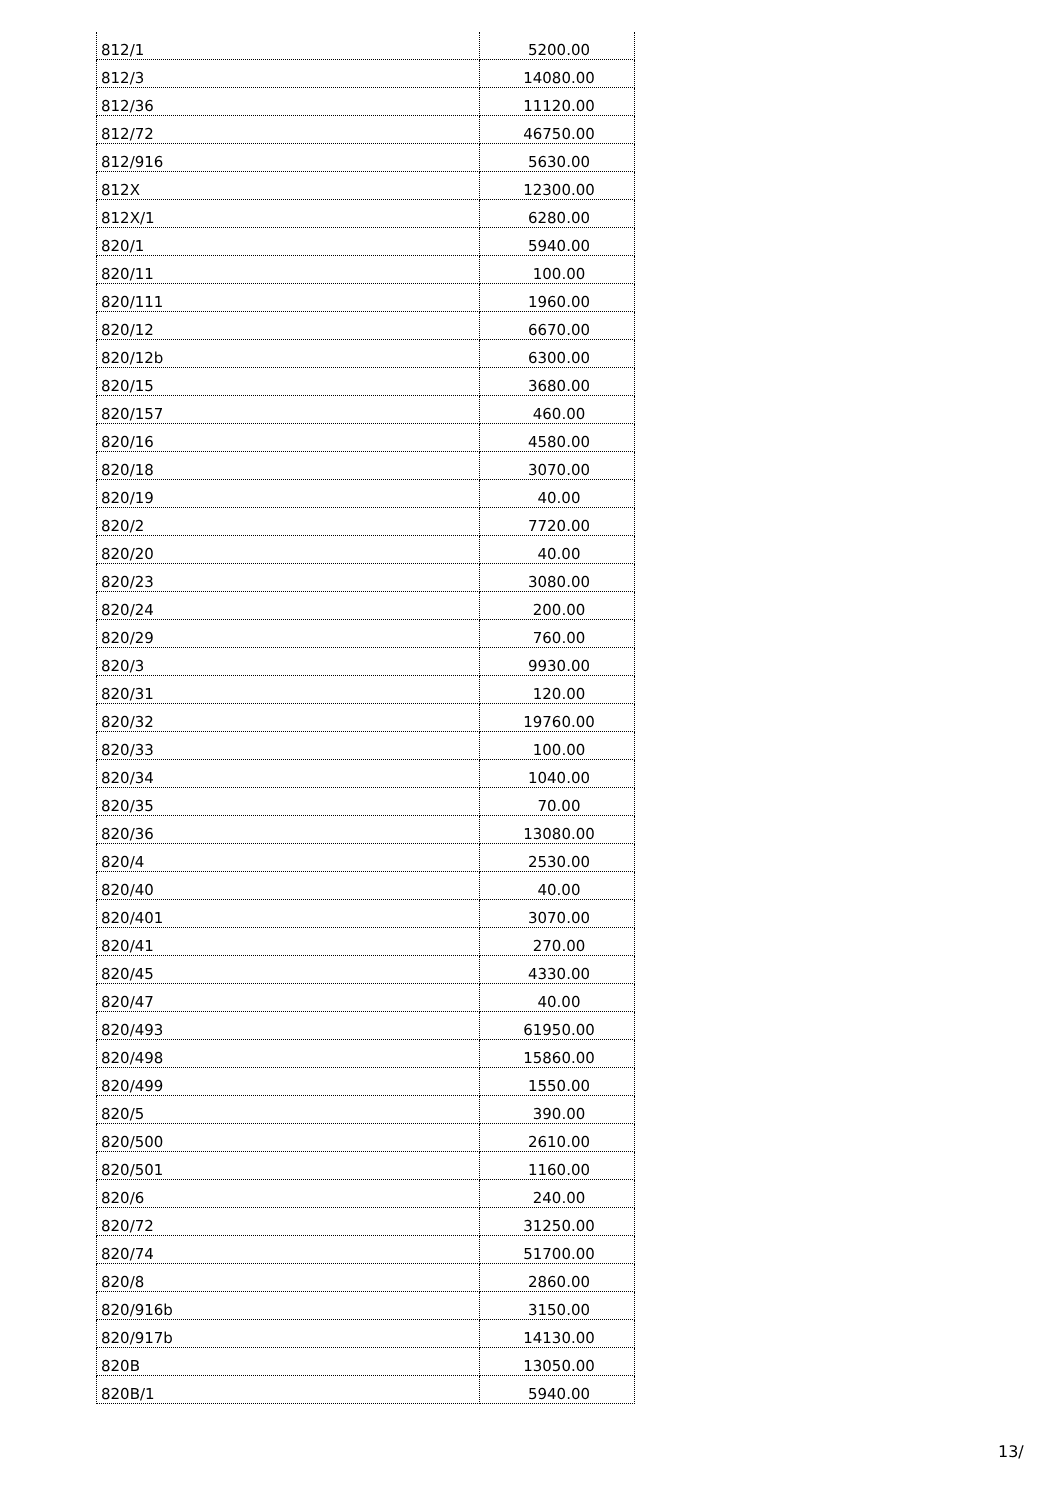| 812/1 | 5200.00 |
| 812/3 | 14080.00 |
| 812/36 | 11120.00 |
| 812/72 | 46750.00 |
| 812/916 | 5630.00 |
| 812X | 12300.00 |
| 812X/1 | 6280.00 |
| 820/1 | 5940.00 |
| 820/11 | 100.00 |
| 820/111 | 1960.00 |
| 820/12 | 6670.00 |
| 820/12b | 6300.00 |
| 820/15 | 3680.00 |
| 820/157 | 460.00 |
| 820/16 | 4580.00 |
| 820/18 | 3070.00 |
| 820/19 | 40.00 |
| 820/2 | 7720.00 |
| 820/20 | 40.00 |
| 820/23 | 3080.00 |
| 820/24 | 200.00 |
| 820/29 | 760.00 |
| 820/3 | 9930.00 |
| 820/31 | 120.00 |
| 820/32 | 19760.00 |
| 820/33 | 100.00 |
| 820/34 | 1040.00 |
| 820/35 | 70.00 |
| 820/36 | 13080.00 |
| 820/4 | 2530.00 |
| 820/40 | 40.00 |
| 820/401 | 3070.00 |
| 820/41 | 270.00 |
| 820/45 | 4330.00 |
| 820/47 | 40.00 |
| 820/493 | 61950.00 |
| 820/498 | 15860.00 |
| 820/499 | 1550.00 |
| 820/5 | 390.00 |
| 820/500 | 2610.00 |
| 820/501 | 1160.00 |
| 820/6 | 240.00 |
| 820/72 | 31250.00 |
| 820/74 | 51700.00 |
| 820/8 | 2860.00 |
| 820/916b | 3150.00 |
| 820/917b | 14130.00 |
| 820B | 13050.00 |
| 820B/1 | 5940.00 |
13/